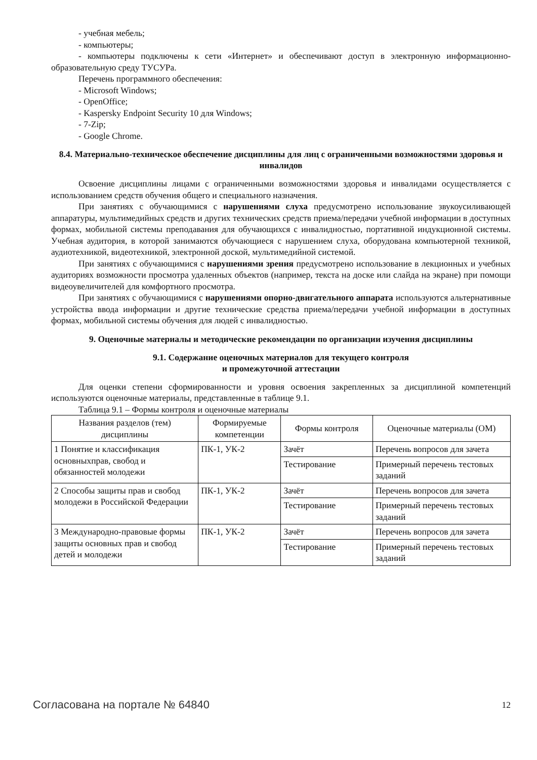- учебная мебель;
- компьютеры;
- компьютеры подключены к сети «Интернет» и обеспечивают доступ в электронную информационно-образовательную среду ТУСУРа.
Перечень программного обеспечения:
- Microsoft Windows;
- OpenOffice;
- Kaspersky Endpoint Security 10 для Windows;
- 7-Zip;
- Google Chrome.
8.4. Материально-техническое обеспечение дисциплины для лиц с ограниченными возможностями здоровья и инвалидов
Освоение дисциплины лицами с ограниченными возможностями здоровья и инвалидами осуществляется с использованием средств обучения общего и специального назначения.
При занятиях с обучающимися с нарушениями слуха предусмотрено использование звукоусиливающей аппаратуры, мультимедийных средств и других технических средств приема/передачи учебной информации в доступных формах, мобильной системы преподавания для обучающихся с инвалидностью, портативной индукционной системы. Учебная аудитория, в которой занимаются обучающиеся с нарушением слуха, оборудована компьютерной техникой, аудиотехникой, видеотехникой, электронной доской, мультимедийной системой.
При занятиях с обучающимися с нарушениями зрения предусмотрено использование в лекционных и учебных аудиториях возможности просмотра удаленных объектов (например, текста на доске или слайда на экране) при помощи видеоувеличителей для комфортного просмотра.
При занятиях с обучающимися с нарушениями опорно-двигательного аппарата используются альтернативные устройства ввода информации и другие технические средства приема/передачи учебной информации в доступных формах, мобильной системы обучения для людей с инвалидностью.
9. Оценочные материалы и методические рекомендации по организации изучения дисциплины
9.1. Содержание оценочных материалов для текущего контроля
и промежуточной аттестации
Для оценки степени сформированности и уровня освоения закрепленных за дисциплиной компетенций используются оценочные материалы, представленные в таблице 9.1.
Таблица 9.1 – Формы контроля и оценочные материалы
| Названия разделов (тем) дисциплины | Формируемые компетенции | Формы контроля | Оценочные материалы (ОМ) |
| --- | --- | --- | --- |
| 1 Понятие и классификация основныхправ, свобод и обязанностей молодежи | ПК-1, УК-2 | Зачёт | Перечень вопросов для зачета |
| | | Тестирование | Примерный перечень тестовых заданий |
| 2 Способы защиты прав и свобод молодежи в Российской Федерации | ПК-1, УК-2 | Зачёт | Перечень вопросов для зачета |
| | | Тестирование | Примерный перечень тестовых заданий |
| 3 Международно-правовые формы защиты основных прав и свобод детей и молодежи | ПК-1, УК-2 | Зачёт | Перечень вопросов для зачета |
| | | Тестирование | Примерный перечень тестовых заданий |
Согласована на портале № 64840 12